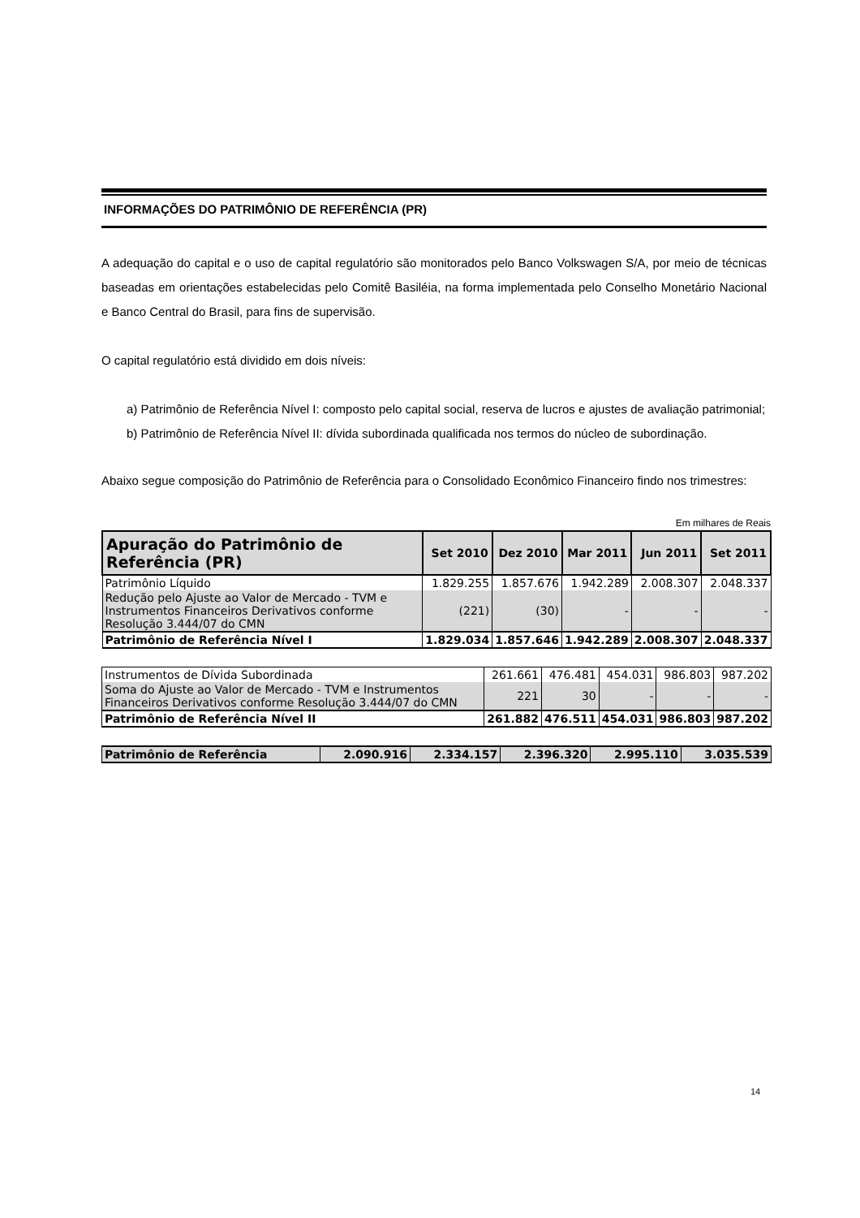INFORMAÇÕES DO PATRIMÔNIO DE REFERÊNCIA (PR)
A adequação do capital e o uso de capital regulatório são monitorados pelo Banco Volkswagen S/A, por meio de técnicas baseadas em orientações estabelecidas pelo Comitê Basiléia, na forma implementada pelo Conselho Monetário Nacional e Banco Central do Brasil, para fins de supervisão.
O capital regulatório está dividido em dois níveis:
a) Patrimônio de Referência Nível I: composto pelo capital social, reserva de lucros e ajustes de avaliação patrimonial;
b) Patrimônio de Referência Nível II: dívida subordinada qualificada nos termos do núcleo de subordinação.
Abaixo segue composição do Patrimônio de Referência para o Consolidado Econômico Financeiro findo nos trimestres:
Em milhares de Reais
| Apuração do Patrimônio de Referência (PR) | Set 2010 | Dez 2010 | Mar 2011 | Jun 2011 | Set 2011 |
| --- | --- | --- | --- | --- | --- |
| Patrimônio Líquido | 1.829.255 | 1.857.676 | 1.942.289 | 2.008.307 | 2.048.337 |
| Redução pelo Ajuste ao Valor de Mercado - TVM e Instrumentos Financeiros Derivativos conforme Resolução 3.444/07 do CMN | (221) | (30) | - | - | - |
| Patrimônio de Referência Nível I | 1.829.034 | 1.857.646 | 1.942.289 | 2.008.307 | 2.048.337 |
| Instrumentos de Dívida Subordinada | 261.661 | 476.481 | 454.031 | 986.803 | 987.202 |
| Soma do Ajuste ao Valor de Mercado - TVM e Instrumentos Financeiros Derivativos conforme Resolução 3.444/07 do CMN | 221 | 30 | - | - | - |
| Patrimônio de Referência Nível II | 261.882 | 476.511 | 454.031 | 986.803 | 987.202 |
| Patrimônio de Referência | 2.090.916 | 2.334.157 | 2.396.320 | 2.995.110 | 3.035.539 |
14